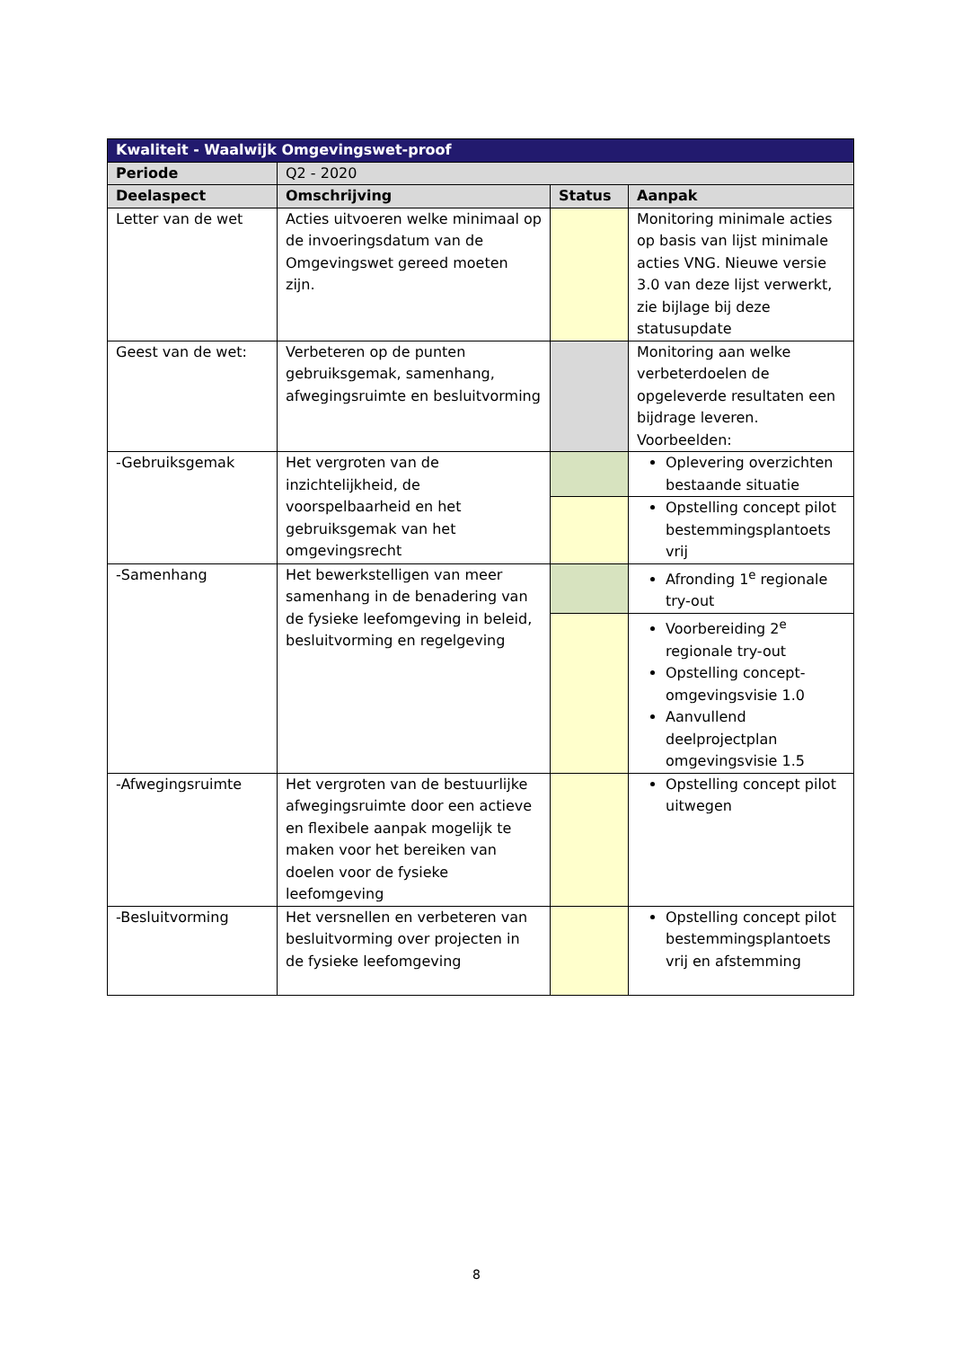| Kwaliteit - Waalwijk Omgevingswet-proof | | | |
| --- | --- | --- | --- |
| Periode | Q2 - 2020 | | |
| Deelaspect | Omschrijving | Status | Aanpak |
| Letter van de wet | Acties uitvoeren welke minimaal op de invoeringsdatum van de Omgevingswet gereed moeten zijn. | | Monitoring minimale acties op basis van lijst minimale acties VNG. Nieuwe versie 3.0 van deze lijst verwerkt, zie bijlage bij deze statusupdate |
| Geest van de wet: | Verbeteren op de punten gebruiksgemak, samenhang, afwegingsruimte en besluitvorming | | Monitoring aan welke verbeterdoelen de opgeleverde resultaten een bijdrage leveren. Voorbeelden: |
| -Gebruiksgemak | Het vergroten van de inzichtelijkheid, de voorspelbaarheid en het gebruiksgemak van het omgevingsrecht | | Oplevering overzichten bestaande situatie |
| | | | Opstelling concept pilot bestemmingsplantoets vrij |
| -Samenhang | Het bewerkstelligen van meer samenhang in de benadering van de fysieke leefomgeving in beleid, besluitvorming en regelgeving | | Afronding 1<sup>e</sup> regionale try-out |
| | | | Voorbereiding 2<sup>e</sup> regionale try-out Opstelling concept-omgevingsvisie 1.0 Aanvullend deelprojectplan omgevingsvisie 1.5 |
| -Afwegingsruimte | Het vergroten van de bestuurlijke afwegingsruimte door een actieve en flexibele aanpak mogelijk te maken voor het bereiken van doelen voor de fysieke leefomgeving | | Opstelling concept pilot uitwegen |
| -Besluitvorming | Het versnellen en verbeteren van besluitvorming over projecten in de fysieke leefomgeving | | Opstelling concept pilot bestemmingsplantoets vrij en afstemming |
8